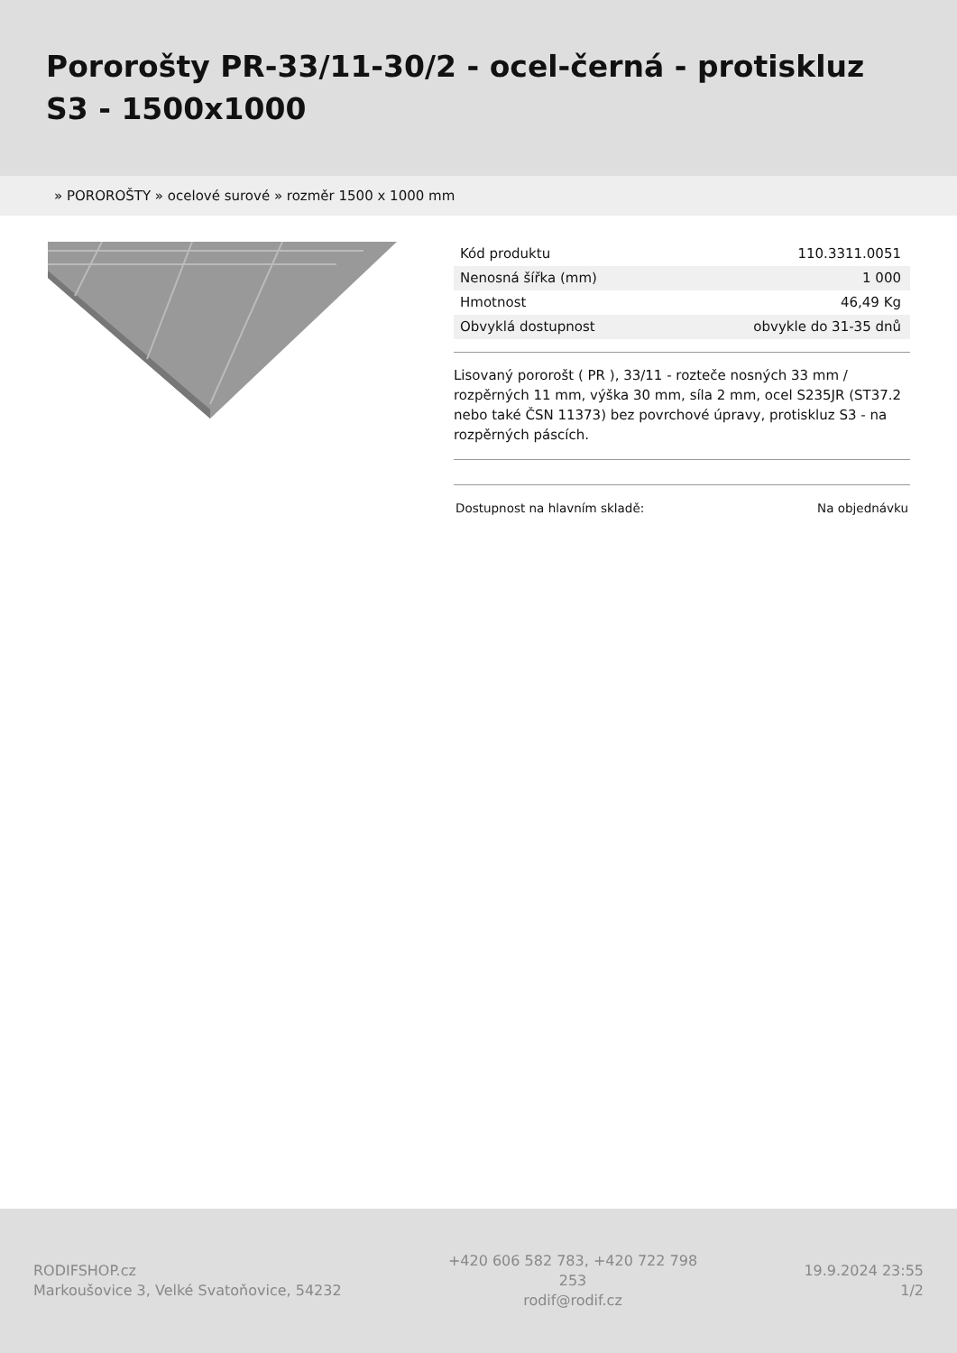Pororošty PR-33/11-30/2 - ocel-černá - protiskluz S3 - 1500x1000
» POROROŠTY » ocelové surové » rozměr 1500 x 1000 mm
| Kód produktu | 110.3311.0051 |
| Nenosná šířka (mm) | 1 000 |
| Hmotnost | 46,49 Kg |
| Obvyklá dostupnost | obvykle do 31-35 dnů |
Lisovaný pororošt ( PR ), 33/11 - rozteče nosných 33 mm / rozpěrných 11 mm, výška 30 mm, síla 2 mm, ocel S235JR (ST37.2 nebo také ČSN 11373) bez povrchové úpravy, protiskluz S3 - na rozpěrných páscích.
Dostupnost na hlavním skladě: Na objednávku
RODIFSHOP.cz
Markoušovice 3, Velké Svatoňovice, 54232
+420 606 582 783, +420 722 798 253
rodif@rodif.cz
19.9.2024 23:55
1/2